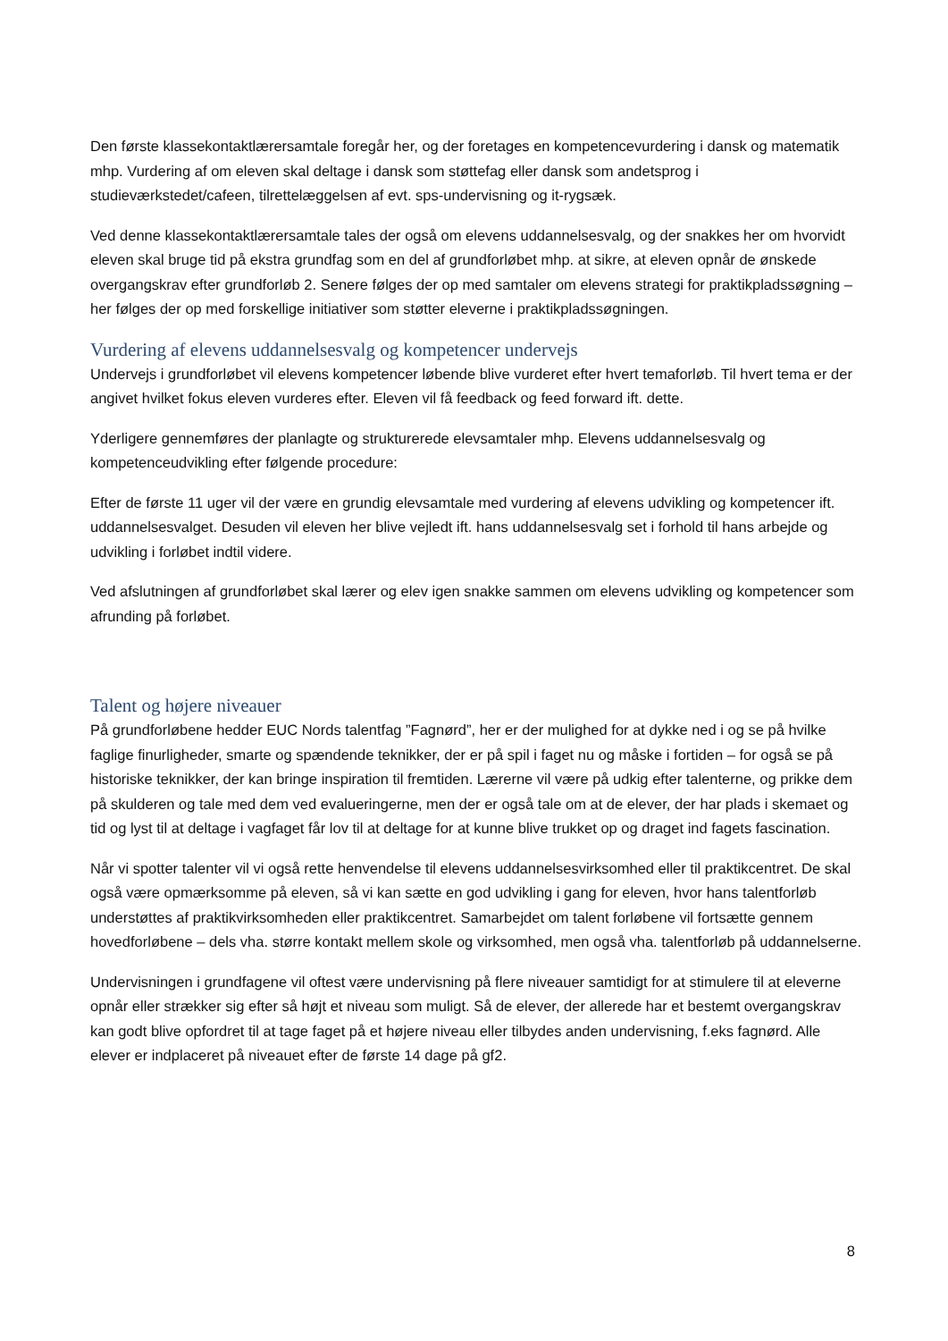Den første klassekontaktlærersamtale foregår her, og der foretages en kompetencevurdering i dansk og matematik mhp. Vurdering af om eleven skal deltage i dansk som støttefag eller dansk som andetsprog i studieværkstedet/cafeen, tilrettelæggelsen af evt. sps-undervisning og it-rygsæk.
Ved denne klassekontaktlærersamtale tales der også om elevens uddannelsesvalg, og der snakkes her om hvorvidt eleven skal bruge tid på ekstra grundfag som en del af grundforløbet mhp. at sikre, at eleven opnår de ønskede overgangskrav efter grundforløb 2. Senere følges der op med samtaler om elevens strategi for praktikpladssøgning – her følges der op med forskellige initiativer som støtter eleverne i praktikpladssøgningen.
Vurdering af elevens uddannelsesvalg og kompetencer undervejs
Undervejs i grundforløbet vil elevens kompetencer løbende blive vurderet efter hvert temaforløb. Til hvert tema er der angivet hvilket fokus eleven vurderes efter. Eleven vil få feedback og feed forward ift. dette.
Yderligere gennemføres der planlagte og strukturerede elevsamtaler mhp. Elevens uddannelsesvalg og kompetenceudvikling efter følgende procedure:
Efter de første 11 uger vil der være en grundig elevsamtale med vurdering af elevens udvikling og kompetencer ift. uddannelsesvalget. Desuden vil eleven her blive vejledt ift. hans uddannelsesvalg set i forhold til hans arbejde og udvikling i forløbet indtil videre.
Ved afslutningen af grundforløbet skal lærer og elev igen snakke sammen om elevens udvikling og kompetencer som afrunding på forløbet.
Talent og højere niveauer
På grundforløbene hedder EUC Nords talentfag ”Fagnørd”, her er der mulighed for at dykke ned i og se på hvilke faglige finurligheder, smarte og spændende teknikker, der er på spil i faget nu og måske i fortiden – for også se på historiske teknikker, der kan bringe inspiration til fremtiden. Lærerne vil være på udkig efter talenterne, og prikke dem på skulderen og tale med dem ved evalueringerne, men der er også tale om at de elever, der har plads i skemaet og tid og lyst til at deltage i vagfaget får lov til at deltage for at kunne blive trukket op og draget ind fagets fascination.
Når vi spotter talenter vil vi også rette henvendelse til elevens uddannelsesvirksomhed eller til praktikcentret. De skal også være opmærksomme på eleven, så vi kan sætte en god udvikling i gang for eleven, hvor hans talentforløb understøttes af praktikvirksomheden eller praktikcentret. Samarbejdet om talent forløbene vil fortsætte gennem hovedforløbene – dels vha. større kontakt mellem skole og virksomhed, men også vha. talentforløb på uddannelserne.
Undervisningen i grundfagene vil oftest være undervisning på flere niveauer samtidigt for at stimulere til at eleverne opnår eller strækker sig efter så højt et niveau som muligt. Så de elever, der allerede har et bestemt overgangskrav kan godt blive opfordret til at tage faget på et højere niveau eller tilbydes anden undervisning, f.eks fagnørd. Alle elever er indplaceret på niveauet efter de første 14 dage på gf2.
8